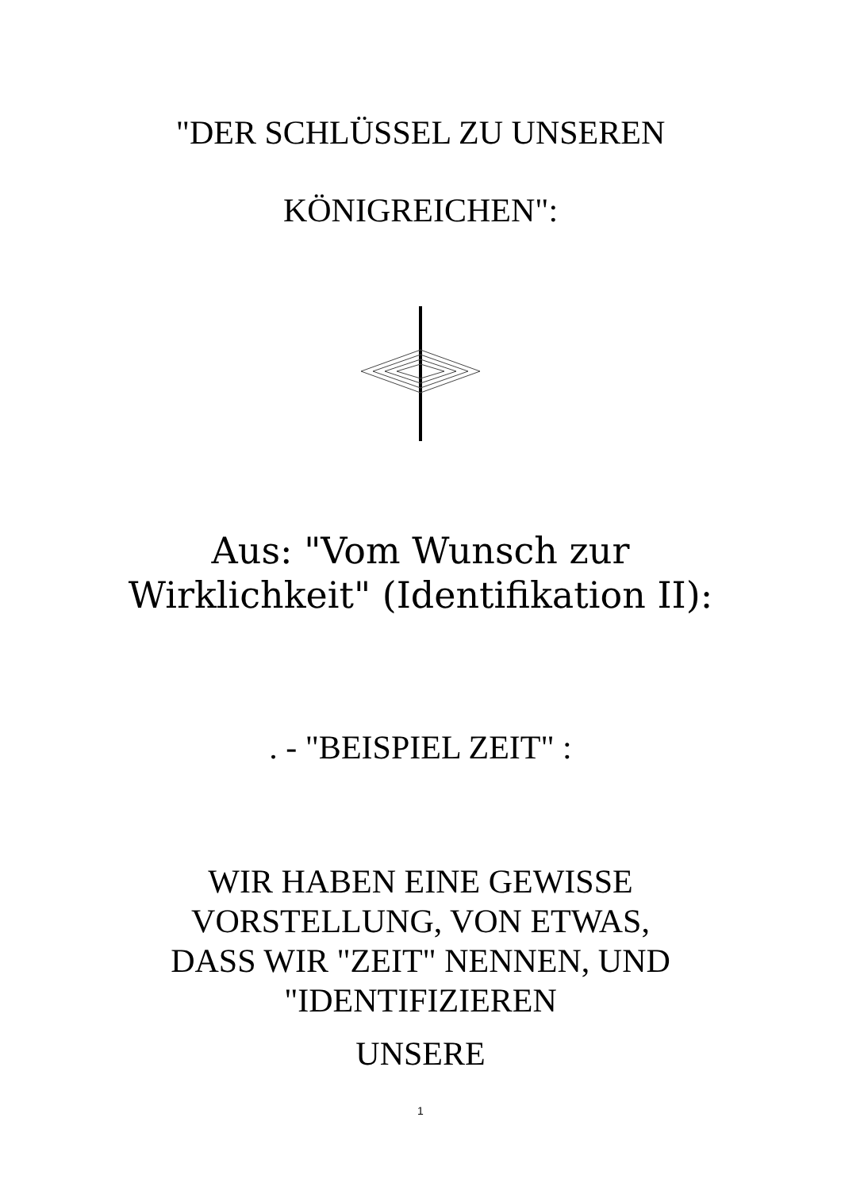"DER SCHLÜSSEL ZU UNSEREN
KÖNIGREICHEN":
Aus: "Vom Wunsch zur
Wirklichkeit" (Identifikation II):
. - "BEISPIEL ZEIT" :
WIR HABEN EINE GEWISSE
VORSTELLUNG, VON ETWAS,
DASS WIR "ZEIT" NENNEN, UND
"IDENTIFIZIEREN
UNSERE
1